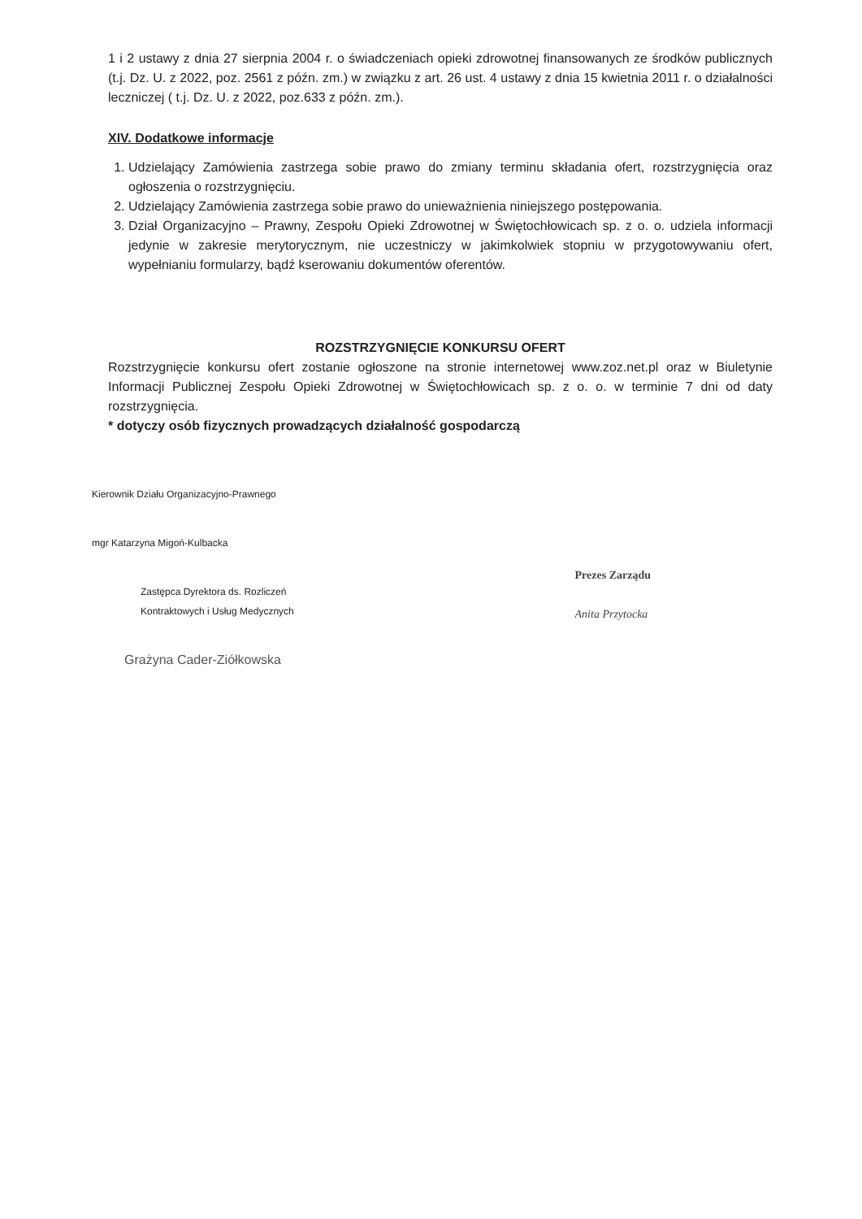1 i 2 ustawy z dnia 27 sierpnia 2004 r. o świadczeniach opieki zdrowotnej finansowanych ze środków publicznych (t.j. Dz. U. z 2022, poz. 2561 z późn. zm.) w związku z art. 26 ust. 4 ustawy z dnia 15 kwietnia 2011 r. o działalności leczniczej ( t.j. Dz. U. z 2022, poz.633 z późn. zm.).
XIV. Dodatkowe informacje
1. Udzielający Zamówienia zastrzega sobie prawo do zmiany terminu składania ofert, rozstrzygnięcia oraz ogłoszenia o rozstrzygnięciu.
2. Udzielający Zamówienia zastrzega sobie prawo do unieważnienia niniejszego postępowania.
3. Dział Organizacyjno – Prawny, Zespołu Opieki Zdrowotnej w Świętochłowicach sp. z o. o. udziela informacji jedynie w zakresie merytorycznym, nie uczestniczy w jakimkolwiek stopniu w przygotowywaniu ofert, wypełnianiu formularzy, bądź kserowaniu dokumentów oferentów.
ROZSTRZYGNIĘCIE KONKURSU OFERT
Rozstrzygnięcie konkursu ofert zostanie ogłoszone na stronie internetowej www.zoz.net.pl oraz w Biuletynie Informacji Publicznej Zespołu Opieki Zdrowotnej w Świętochłowicach sp. z o. o. w terminie 7 dni od daty rozstrzygnięcia.
* dotyczy osób fizycznych prowadzących działalność gospodarczą
Kierownik Działu Organizacyjno-Prawnego
mgr Katarzyna Migoń-Kulbacka
Zastępca Dyrektora ds. Rozliczeń
Kontraktowych i Usług Medycznych
Grażyna Cader-Ziółkowska
Prezes Zarządu
Anita Przytocka